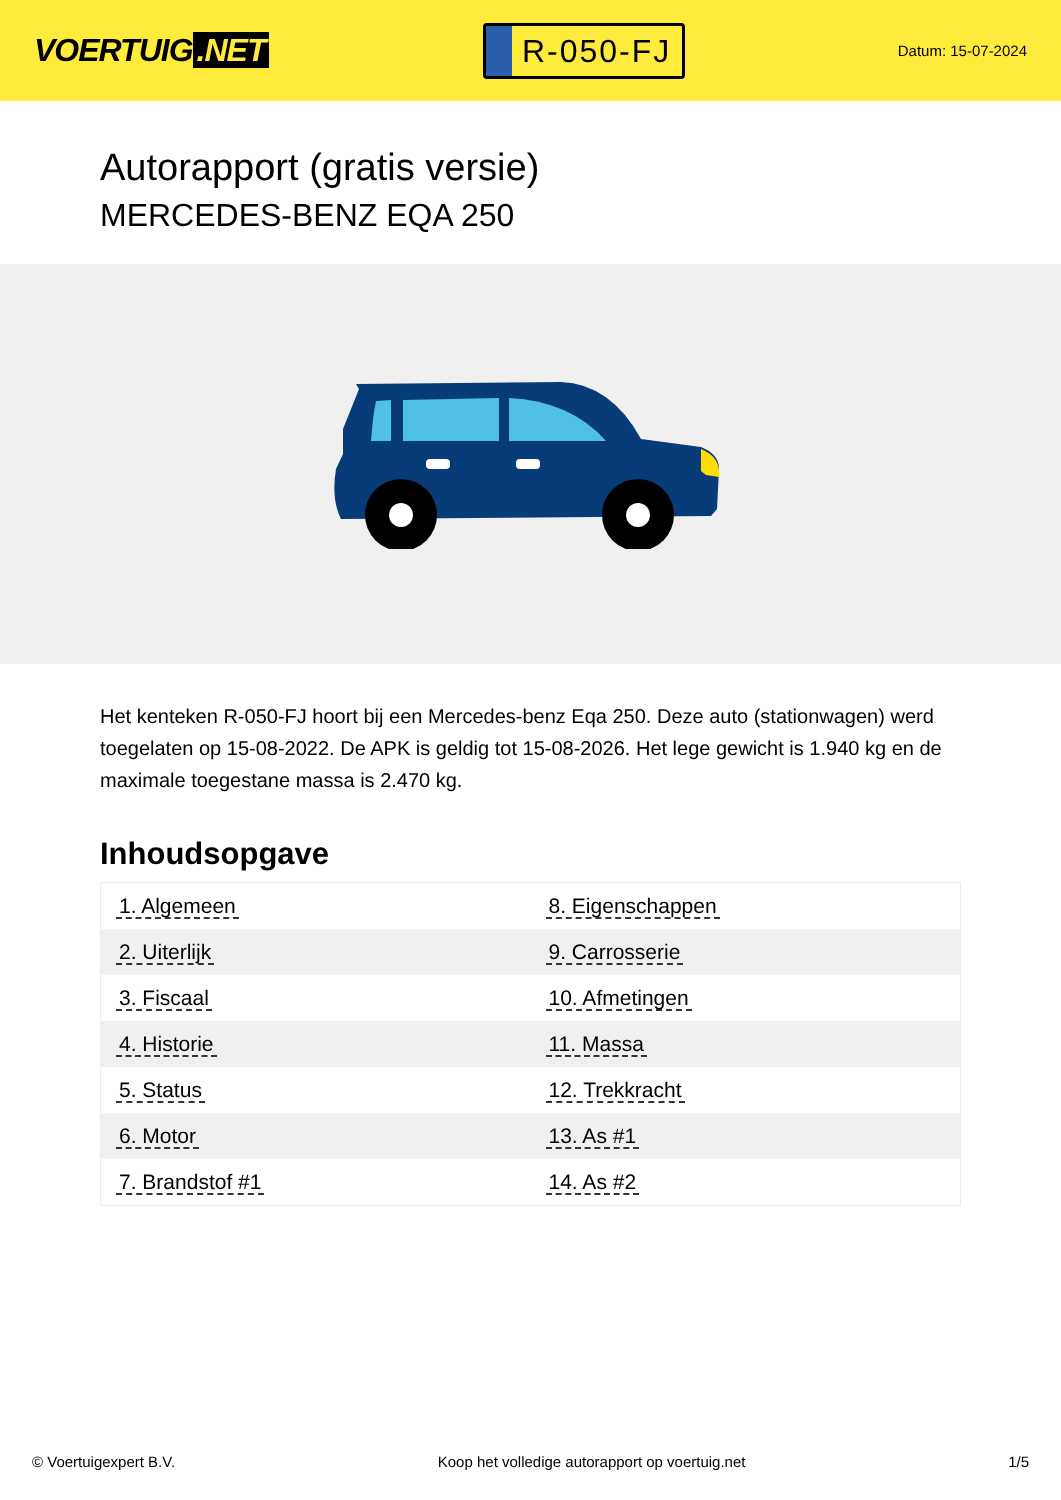VOERTUIG.NET
R-050-FJ
Datum: 15-07-2024
Autorapport (gratis versie)
MERCEDES-BENZ EQA 250
Het kenteken R-050-FJ hoort bij een Mercedes-benz Eqa 250. Deze auto (stationwagen) werd toegelaten op 15-08-2022. De APK is geldig tot 15-08-2026. Het lege gewicht is 1.940 kg en de maximale toegestane massa is 2.470 kg.
Inhoudsopgave
| 1. Algemeen | 8. Eigenschappen |
| 2. Uiterlijk | 9. Carrosserie |
| 3. Fiscaal | 10. Afmetingen |
| 4. Historie | 11. Massa |
| 5. Status | 12. Trekkracht |
| 6. Motor | 13. As #1 |
| 7. Brandstof #1 | 14. As #2 |
© Voertuigexpert B.V. Koop het volledige autorapport op voertuig.net 1/5